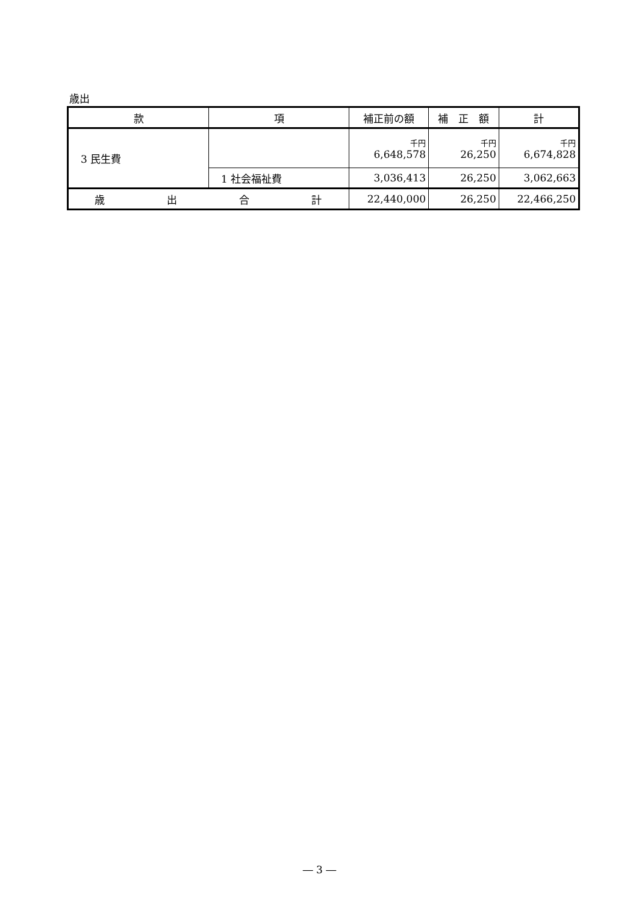歳出
| 款 | 項 | 補正前の額 | 補 正 額 | 計 |
| --- | --- | --- | --- | --- |
| 3 民生費 | | 千円 6,648,578 | 千円 26,250 | 千円 6,674,828 |
| | 1 社会福祉費 | 3,036,413 | 26,250 | 3,062,663 |
| 歳 出 合 計 | | 22,440,000 | 26,250 | 22,466,250 |
― 3 ―